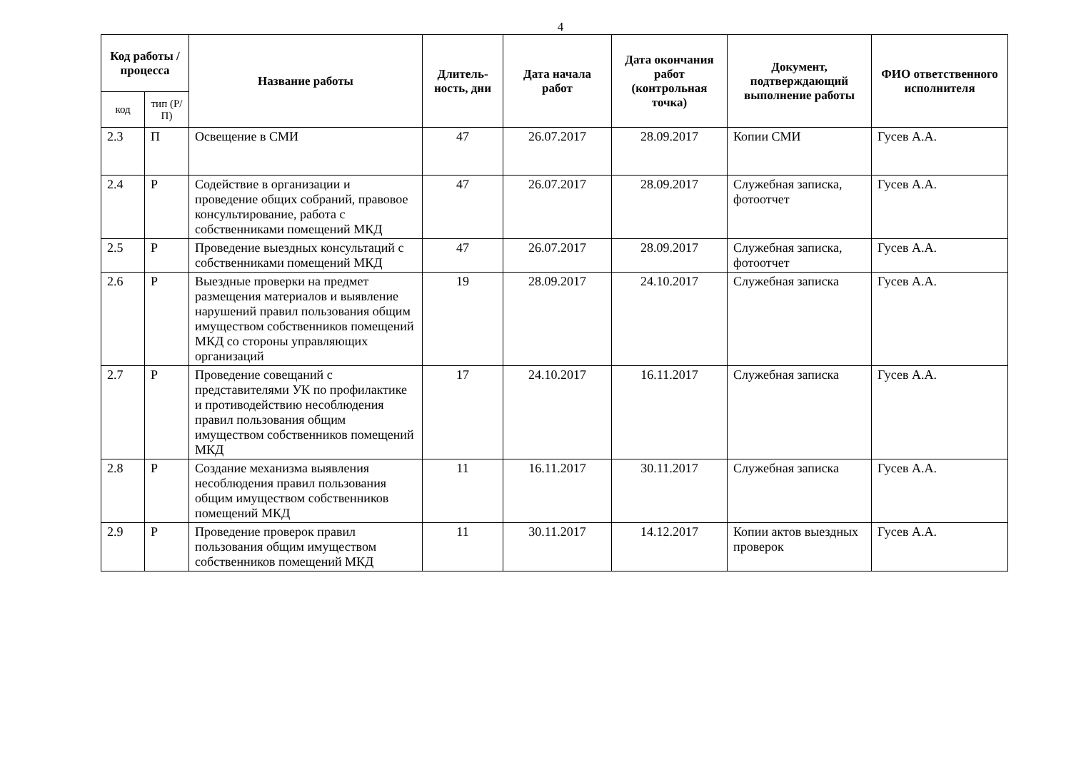4
| Код работы / процесса | | Название работы | Длитель-ность, дни | Дата начала работ | Дата окончания работ (контрольная точка) | Документ, подтверждающий выполнение работы | ФИО ответственного исполнителя |
| --- | --- | --- | --- | --- | --- | --- | --- |
| код | тип (Р/П) | | | | | | |
| 2.3 | П | Освещение в СМИ | 47 | 26.07.2017 | 28.09.2017 | Копии СМИ | Гусев А.А. |
| 2.4 | Р | Содействие в организации и проведение общих собраний, правовое консультирование, работа с собственниками помещений МКД | 47 | 26.07.2017 | 28.09.2017 | Служебная записка, фотоотчет | Гусев А.А. |
| 2.5 | Р | Проведение выездных консультаций с собственниками помещений МКД | 47 | 26.07.2017 | 28.09.2017 | Служебная записка, фотоотчет | Гусев А.А. |
| 2.6 | Р | Выездные проверки на предмет размещения материалов и выявление нарушений правил пользования общим имуществом собственников помещений МКД со стороны управляющих организаций | 19 | 28.09.2017 | 24.10.2017 | Служебная записка | Гусев А.А. |
| 2.7 | Р | Проведение совещаний с представителями УК по профилактике и противодействию несоблюдения правил пользования общим имуществом собственников помещений МКД | 17 | 24.10.2017 | 16.11.2017 | Служебная записка | Гусев А.А. |
| 2.8 | Р | Создание механизма выявления несоблюдения правил пользования общим имуществом собственников помещений МКД | 11 | 16.11.2017 | 30.11.2017 | Служебная записка | Гусев А.А. |
| 2.9 | Р | Проведение проверок правил пользования общим имуществом собственников помещений МКД | 11 | 30.11.2017 | 14.12.2017 | Копии актов выездных проверок | Гусев А.А. |